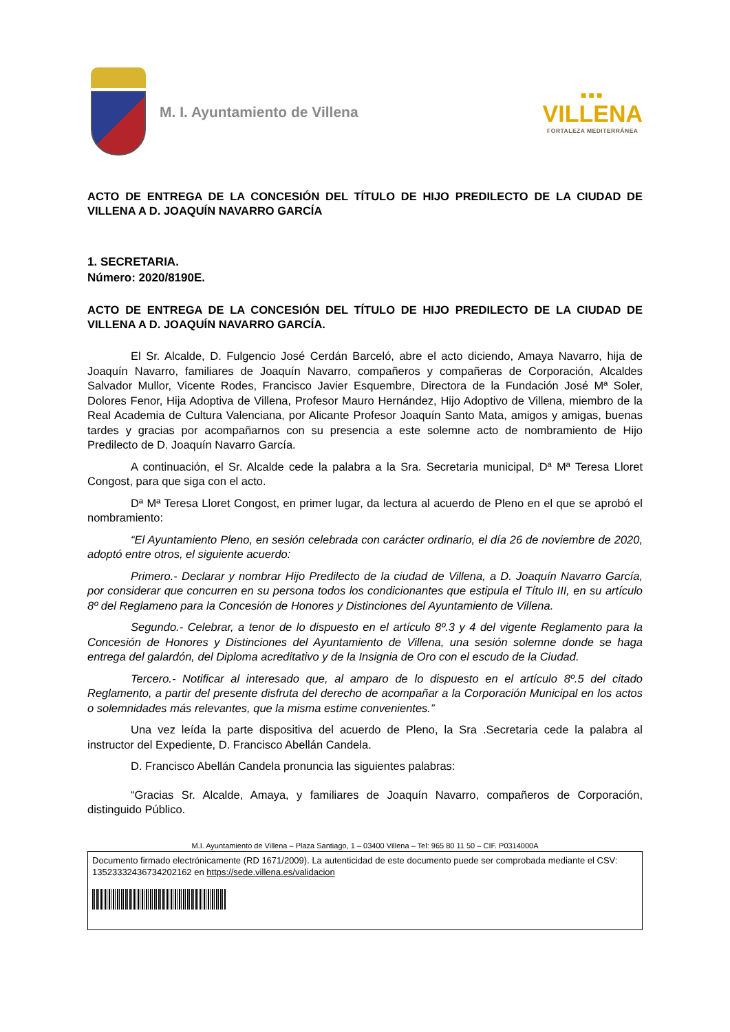M. I. Ayuntamiento de Villena
■■■
VILLENA
FORTALEZA MEDITERRÁNEA
ACTO DE ENTREGA DE LA CONCESIÓN DEL TÍTULO DE HIJO PREDILECTO DE LA CIUDAD DE VILLENA A D. JOAQUÍN NAVARRO GARCÍA
1. SECRETARIA.
Número: 2020/8190E.
ACTO DE ENTREGA DE LA CONCESIÓN DEL TÍTULO DE HIJO PREDILECTO DE LA CIUDAD DE VILLENA A D. JOAQUÍN NAVARRO GARCÍA.
El Sr. Alcalde, D. Fulgencio José Cerdán Barceló, abre el acto diciendo, Amaya Navarro, hija de Joaquín Navarro, familiares de Joaquín Navarro, compañeros y compañeras de Corporación, Alcaldes Salvador Mullor, Vicente Rodes, Francisco Javier Esquembre, Directora de la Fundación José Mª Soler, Dolores Fenor, Hija Adoptiva de Villena, Profesor Mauro Hernández, Hijo Adoptivo de Villena, miembro de la Real Academia de Cultura Valenciana, por Alicante Profesor Joaquín Santo Mata, amigos y amigas, buenas tardes y gracias por acompañarnos con su presencia a este solemne acto de nombramiento de Hijo Predilecto de D. Joaquín Navarro García.
A continuación, el Sr. Alcalde cede la palabra a la Sra. Secretaria municipal, Dª Mª Teresa Lloret Congost, para que siga con el acto.
Dª Mª Teresa Lloret Congost, en primer lugar, da lectura al acuerdo de Pleno en el que se aprobó el nombramiento:
“El Ayuntamiento Pleno, en sesión celebrada con carácter ordinario, el día 26 de noviembre de 2020, adoptó entre otros, el siguiente acuerdo:
Primero.- Declarar y nombrar Hijo Predilecto de la ciudad de Villena, a D. Joaquín Navarro García, por considerar que concurren en su persona todos los condicionantes que estipula el Título III, en su artículo 8º del Reglameno para la Concesión de Honores y Distinciones del Ayuntamiento de Villena.
Segundo.- Celebrar, a tenor de lo dispuesto en el artículo 8º.3 y 4 del vigente Reglamento para la Concesión de Honores y Distinciones del Ayuntamiento de Villena, una sesión solemne donde se haga entrega del galardón, del Diploma acreditativo y de la Insignia de Oro con el escudo de la Ciudad.
Tercero.- Notificar al interesado que, al amparo de lo dispuesto en el artículo 8º.5 del citado Reglamento, a partir del presente disfruta del derecho de acompañar a la Corporación Municipal en los actos o solemnidades más relevantes, que la misma estime convenientes.”
Una vez leída la parte dispositiva del acuerdo de Pleno, la Sra .Secretaria cede la palabra al instructor del Expediente, D. Francisco Abellán Candela.
D. Francisco Abellán Candela pronuncia las siguientes palabras:
“Gracias Sr. Alcalde, Amaya, y familiares de Joaquín Navarro, compañeros de Corporación, distinguido Público.
M.I. Ayuntamiento de Villena – Plaza Santiago, 1 – 03400 Villena – Tel: 965 80 11 50 – CIF. P0314000A
Documento firmado electrónicamente (RD 1671/2009). La autenticidad de este documento puede ser comprobada mediante el CSV: 13523332436734202162 en https://sede.villena.es/validacion